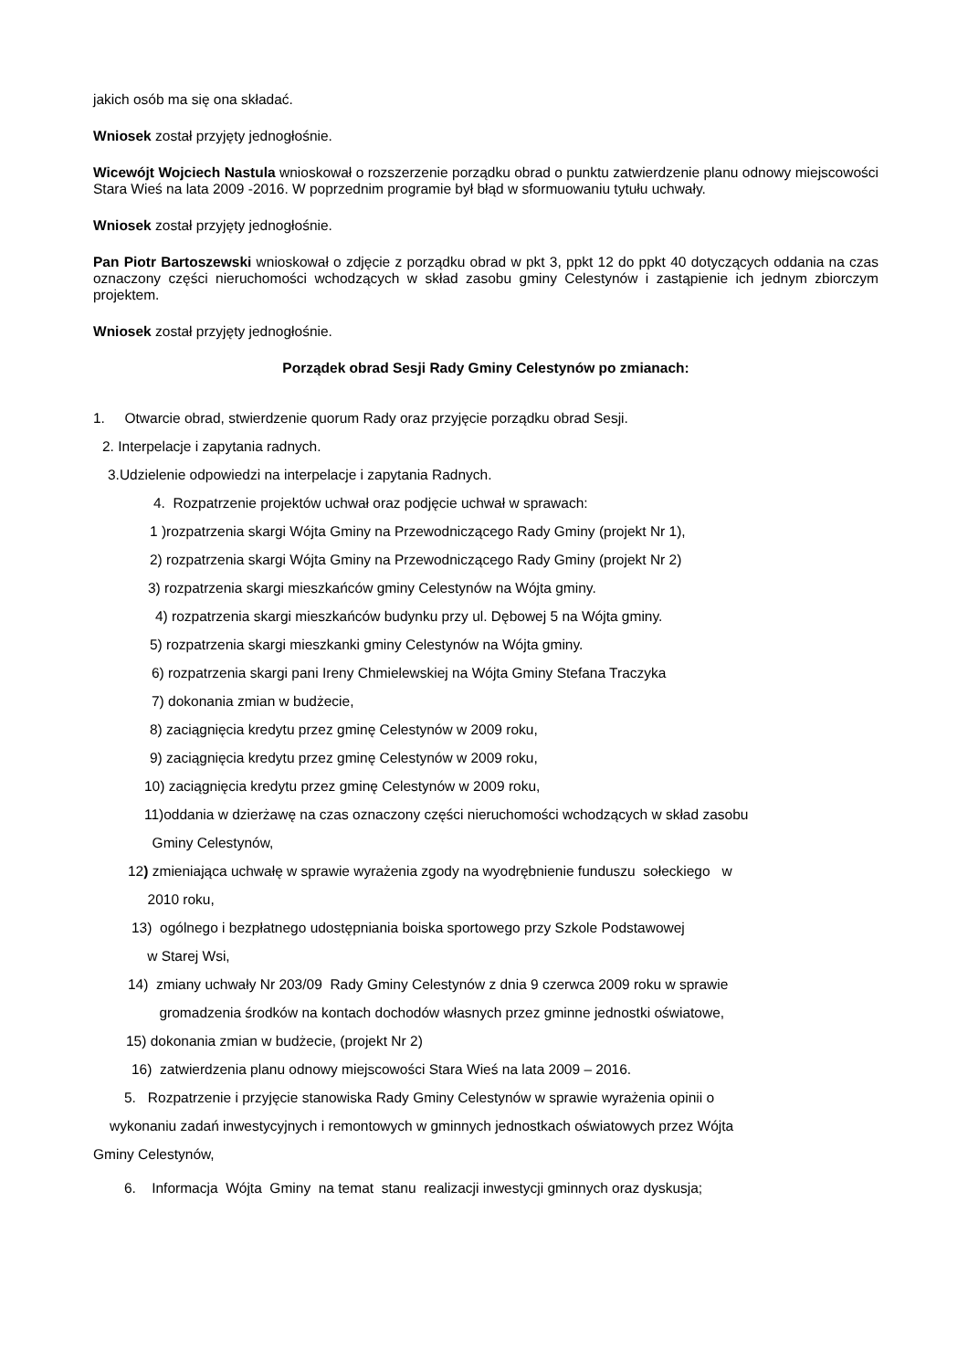jakich osób ma się ona składać.
Wniosek został przyjęty jednogłośnie.
Wicewójt Wojciech Nastula wnioskował o rozszerzenie porządku obrad o punktu zatwierdzenie planu odnowy miejscowości Stara Wieś na lata 2009 -2016. W poprzednim programie był błąd w sformuowaniu tytułu uchwały.
Wniosek został przyjęty jednogłośnie.
Pan Piotr Bartoszewski wnioskował o zdjęcie z porządku obrad w pkt 3, ppkt 12 do ppkt 40 dotyczących oddania na czas oznaczony części nieruchomości wchodzących w skład zasobu gminy Celestynów i zastąpienie ich jednym zbiorczym projektem.
Wniosek został przyjęty jednogłośnie.
Porządek obrad Sesji Rady Gminy Celestynów po zmianach:
1. Otwarcie obrad, stwierdzenie quorum Rady oraz przyjęcie porządku obrad Sesji.
2. Interpelacje i zapytania radnych.
3.Udzielenie odpowiedzi na interpelacje i zapytania Radnych.
4. Rozpatrzenie projektów uchwał oraz podjęcie uchwał w sprawach:
1 )rozpatrzenia skargi Wójta Gminy na Przewodniczącego Rady Gminy (projekt Nr 1),
2) rozpatrzenia skargi Wójta Gminy na Przewodniczącego Rady Gminy (projekt Nr 2)
3) rozpatrzenia skargi mieszkańców gminy Celestynów na Wójta gminy.
4) rozpatrzenia skargi mieszkańców budynku przy ul. Dębowej 5 na Wójta gminy.
5) rozpatrzenia skargi mieszkanki gminy Celestynów na Wójta gminy.
6) rozpatrzenia skargi pani Ireny Chmielewskiej na Wójta Gminy Stefana Traczyka
7) dokonania zmian w budżecie,
8) zaciągnięcia kredytu przez gminę Celestynów w 2009 roku,
9) zaciągnięcia kredytu przez gminę Celestynów w 2009 roku,
10) zaciągnięcia kredytu przez gminę Celestynów w 2009 roku,
11)oddania w dzierżawę na czas oznaczony części nieruchomości wchodzących w skład zasobu
Gminy Celestynów,
12) zmieniająca uchwałę w sprawie wyrażenia zgody na wyodrębnienie funduszu sołeckiego w
2010 roku,
13) ogólnego i bezpłatnego udostępniania boiska sportowego przy Szkole Podstawowej
w Starej Wsi,
14) zmiany uchwały Nr 203/09 Rady Gminy Celestynów z dnia 9 czerwca 2009 roku w sprawie
gromadzenia środków na kontach dochodów własnych przez gminne jednostki oświatowe,
15) dokonania zmian w budżecie, (projekt Nr 2)
16) zatwierdzenia planu odnowy miejscowości Stara Wieś na lata 2009 – 2016.
5. Rozpatrzenie i przyjęcie stanowiska Rady Gminy Celestynów w sprawie wyrażenia opinii o
wykonaniu zadań inwestycyjnych i remontowych w gminnych jednostkach oświatowych przez Wójta
Gminy Celestynów,
6. Informacja Wójta Gminy na temat stanu realizacji inwestycji gminnych oraz dyskusja;